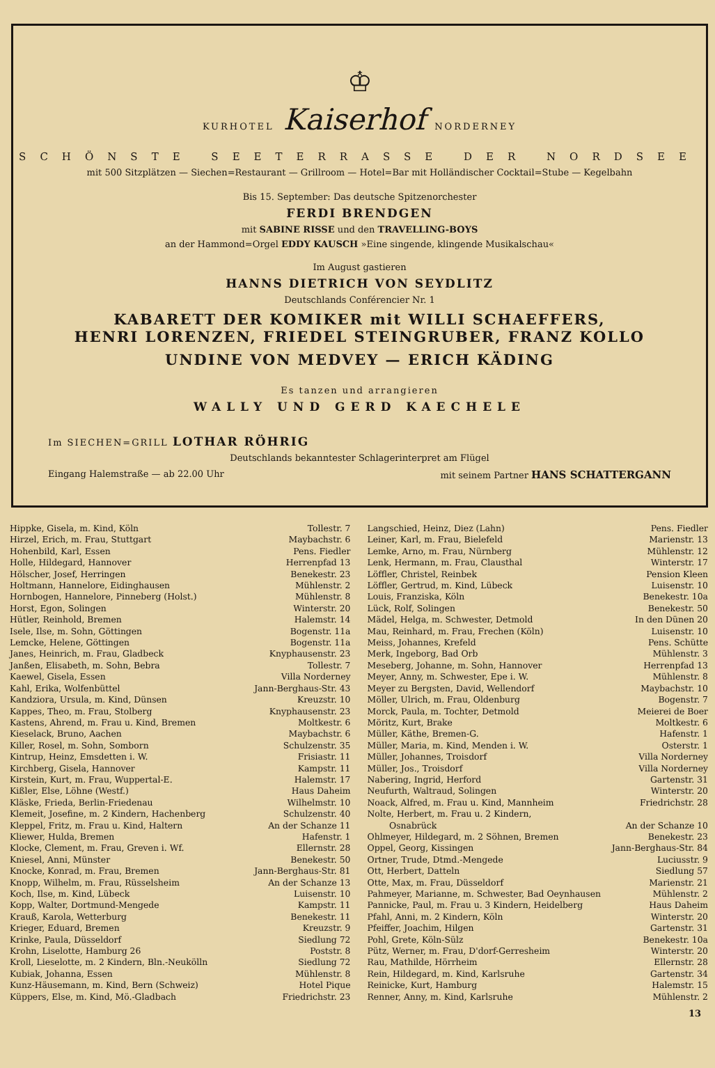♔
KURHOTEL Kaiserhof NORDERNEY
SCHÖNSTE SEETERRASSE DER NORDSEE
mit 500 Sitzplätzen — Siechen=Restaurant — Grillroom — Hotel=Bar mit Holländischer Cocktail=Stube — Kegelbahn
Bis 15. September: Das deutsche Spitzenorchester
FERDI BRENDGEN
mit SABINE RISSE und den TRAVELLING-BOYS
an der Hammond=Orgel EDDY KAUSCH »Eine singende, klingende Musikalschau«
Im August gastieren
HANNS DIETRICH VON SEYDLITZ
Deutschlands Conférencier Nr. 1
KABARETT DER KOMIKER mit WILLI SCHAEFFERS,
HENRI LORENZEN, FRIEDEL STEINGRUBER, FRANZ KOLLO
UNDINE VON MEDVEY — ERICH KÄDING
Es tanzen und arrangieren
WALLY UND GERD KAECHELE
Im SIECHEN=GRILL LOTHAR RÖHRIG
Deutschlands bekanntester Schlagerinterpret am Flügel
Eingang Halemstraße — ab 22.00 Uhr mit seinem Partner HANS SCHATTERGANN
| Hippke, Gisela, m. Kind, Köln | Tollestr. 7 |
| Hirzel, Erich, m. Frau, Stuttgart | Maybachstr. 6 |
| Hohenbild, Karl, Essen | Pens. Fiedler |
| Holle, Hildegard, Hannover | Herrenpfad 13 |
| Hölscher, Josef, Herringen | Benekestr. 23 |
| Holtmann, Hannelore, Eidinghausen | Mühlenstr. 2 |
| Hornbogen, Hannelore, Pinneberg (Holst.) | Mühlenstr. 8 |
| Horst, Egon, Solingen | Winterstr. 20 |
| Hütler, Reinhold, Bremen | Halemstr. 14 |
| Isele, Ilse, m. Sohn, Göttingen | Bogenstr. 11a |
| Lemcke, Helene, Göttingen | Bogenstr. 11a |
| Janes, Heinrich, m. Frau, Gladbeck | Knyphausenstr. 23 |
| Janßen, Elisabeth, m. Sohn, Bebra | Tollestr. 7 |
| Kaewel, Gisela, Essen | Villa Norderney |
| Kahl, Erika, Wolfenbüttel | Jann-Berghaus-Str. 43 |
| Kandziora, Ursula, m. Kind, Dünsen | Kreuzstr. 10 |
| Kappes, Theo, m. Frau, Stolberg | Knyphausenstr. 23 |
| Kastens, Ahrend, m. Frau u. Kind, Bremen | Moltkestr. 6 |
| Kieselack, Bruno, Aachen | Maybachstr. 6 |
| Killer, Rosel, m. Sohn, Somborn | Schulzenstr. 35 |
| Kintrup, Heinz, Emsdetten i. W. | Frisiastr. 11 |
| Kirchberg, Gisela, Hannover | Kampstr. 11 |
| Kirstein, Kurt, m. Frau, Wuppertal-E. | Halemstr. 17 |
| Kißler, Else, Löhne (Westf.) | Haus Daheim |
| Kläske, Frieda, Berlin-Friedenau | Wilhelmstr. 10 |
| Klemeit, Josefine, m. 2 Kindern, Hachenberg | Schulzenstr. 40 |
| Kleppel, Fritz, m. Frau u. Kind, Haltern | An der Schanze 11 |
| Kliewer, Hulda, Bremen | Hafenstr. 1 |
| Klocke, Clement, m. Frau, Greven i. Wf. | Ellernstr. 28 |
| Kniesel, Anni, Münster | Benekestr. 50 |
| Knocke, Konrad, m. Frau, Bremen | Jann-Berghaus-Str. 81 |
| Knopp, Wilhelm, m. Frau, Rüsselsheim | An der Schanze 13 |
| Koch, Ilse, m. Kind, Lübeck | Luisenstr. 10 |
| Kopp, Walter, Dortmund-Mengede | Kampstr. 11 |
| Krauß, Karola, Wetterburg | Benekestr. 11 |
| Krieger, Eduard, Bremen | Kreuzstr. 9 |
| Krinke, Paula, Düsseldorf | Siedlung 72 |
| Krohn, Liselotte, Hamburg 26 | Poststr. 8 |
| Kroll, Lieselotte, m. 2 Kindern, Bln.-Neukölln | Siedlung 72 |
| Kubiak, Johanna, Essen | Mühlenstr. 8 |
| Kunz-Häusemann, m. Kind, Bern (Schweiz) | Hotel Pique |
| Küppers, Else, m. Kind, Mö.-Gladbach | Friedrichstr. 23 |
| Langschied, Heinz, Diez (Lahn) | Pens. Fiedler |
| Leiner, Karl, m. Frau, Bielefeld | Marienstr. 13 |
| Lemke, Arno, m. Frau, Nürnberg | Mühlenstr. 12 |
| Lenk, Hermann, m. Frau, Clausthal | Winterstr. 17 |
| Löffler, Christel, Reinbek | Pension Kleen |
| Löffler, Gertrud, m. Kind, Lübeck | Luisenstr. 10 |
| Louis, Franziska, Köln | Benekestr. 10a |
| Lück, Rolf, Solingen | Benekestr. 50 |
| Mädel, Helga, m. Schwester, Detmold | In den Dünen 20 |
| Mau, Reinhard, m. Frau, Frechen (Köln) | Luisenstr. 10 |
| Meiss, Johannes, Krefeld | Pens. Schütte |
| Merk, Ingeborg, Bad Orb | Mühlenstr. 3 |
| Meseberg, Johanne, m. Sohn, Hannover | Herrenpfad 13 |
| Meyer, Anny, m. Schwester, Epe i. W. | Mühlenstr. 8 |
| Meyer zu Bergsten, David, Wellendorf | Maybachstr. 10 |
| Möller, Ulrich, m. Frau, Oldenburg | Bogenstr. 7 |
| Morck, Paula, m. Tochter, Detmold | Meierei de Boer |
| Möritz, Kurt, Brake | Moltkestr. 6 |
| Müller, Käthe, Bremen-G. | Hafenstr. 1 |
| Müller, Maria, m. Kind, Menden i. W. | Osterstr. 1 |
| Müller, Johannes, Troisdorf | Villa Norderney |
| Müller, Jos., Troisdorf | Villa Norderney |
| Nabering, Ingrid, Herford | Gartenstr. 31 |
| Neufurth, Waltraud, Solingen | Winterstr. 20 |
| Noack, Alfred, m. Frau u. Kind, Mannheim | Friedrichstr. 28 |
| Nolte, Herbert, m. Frau u. 2 Kindern, | |
| Osnabrück | An der Schanze 10 |
| Ohlmeyer, Hildegard, m. 2 Söhnen, Bremen | Benekestr. 23 |
| Oppel, Georg, Kissingen | Jann-Berghaus-Str. 84 |
| Ortner, Trude, Dtmd.-Mengede | Luciusstr. 9 |
| Ott, Herbert, Datteln | Siedlung 57 |
| Otte, Max, m. Frau, Düsseldorf | Marienstr. 21 |
| Pahmeyer, Marianne, m. Schwester, Bad Oeynhausen | Mühlenstr. 2 |
| Pannicke, Paul, m. Frau u. 3 Kindern, Heidelberg | Haus Daheim |
| Pfahl, Anni, m. 2 Kindern, Köln | Winterstr. 20 |
| Pfeiffer, Joachim, Hilgen | Gartenstr. 31 |
| Pohl, Grete, Köln-Sülz | Benekestr. 10a |
| Pütz, Werner, m. Frau, D'dorf-Gerresheim | Winterstr. 20 |
| Rau, Mathilde, Hörrheim | Ellernstr. 28 |
| Rein, Hildegard, m. Kind, Karlsruhe | Gartenstr. 34 |
| Reinicke, Kurt, Hamburg | Halemstr. 15 |
| Renner, Anny, m. Kind, Karlsruhe | Mühlenstr. 2 |
13